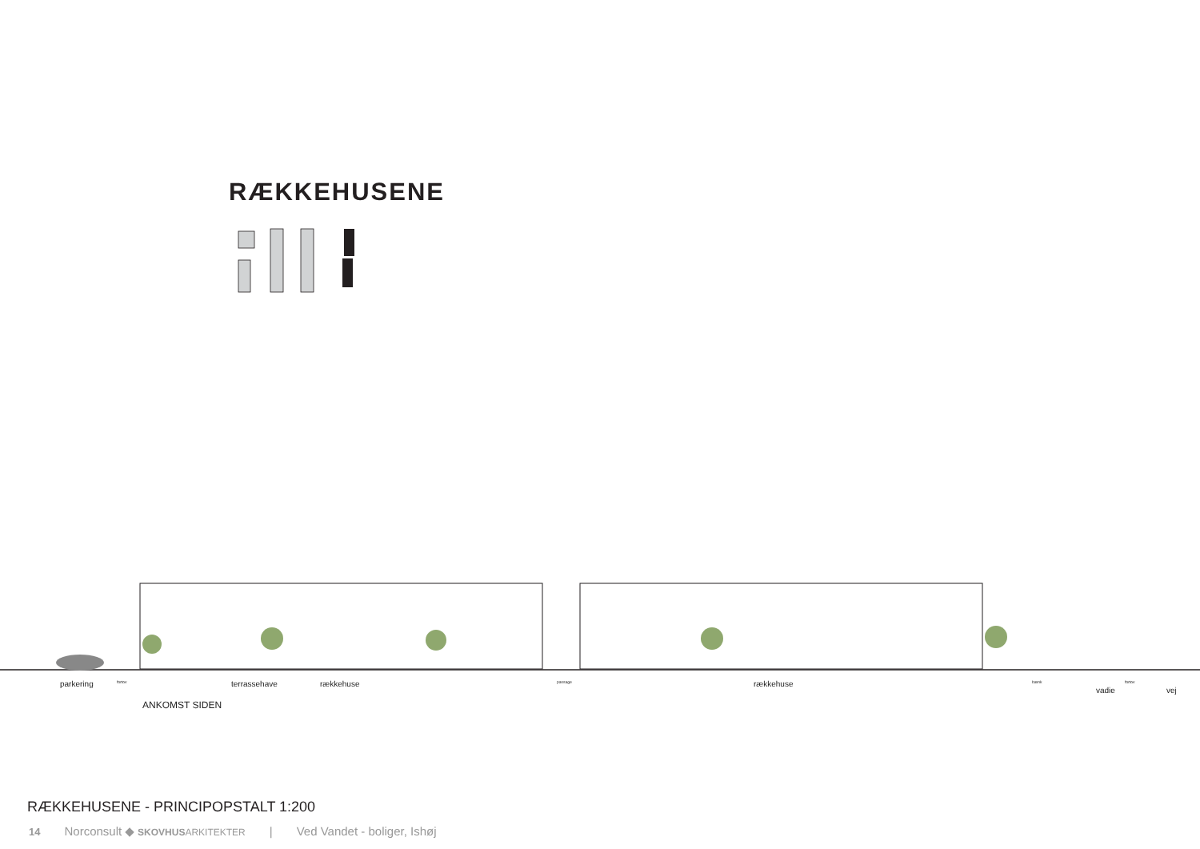RÆKKEHUSENE
parkering fortov terrassehave rækkehuse passage rækkehuse bænk fortov
vadie vej
ANKOMST SIDEN
RÆKKEHUSENE - PRINCIPOPSTALT 1:200
14 Norconsult ◆ SKOVHUS ARKITEKTER | Ved Vandet - boliger, Ishøj